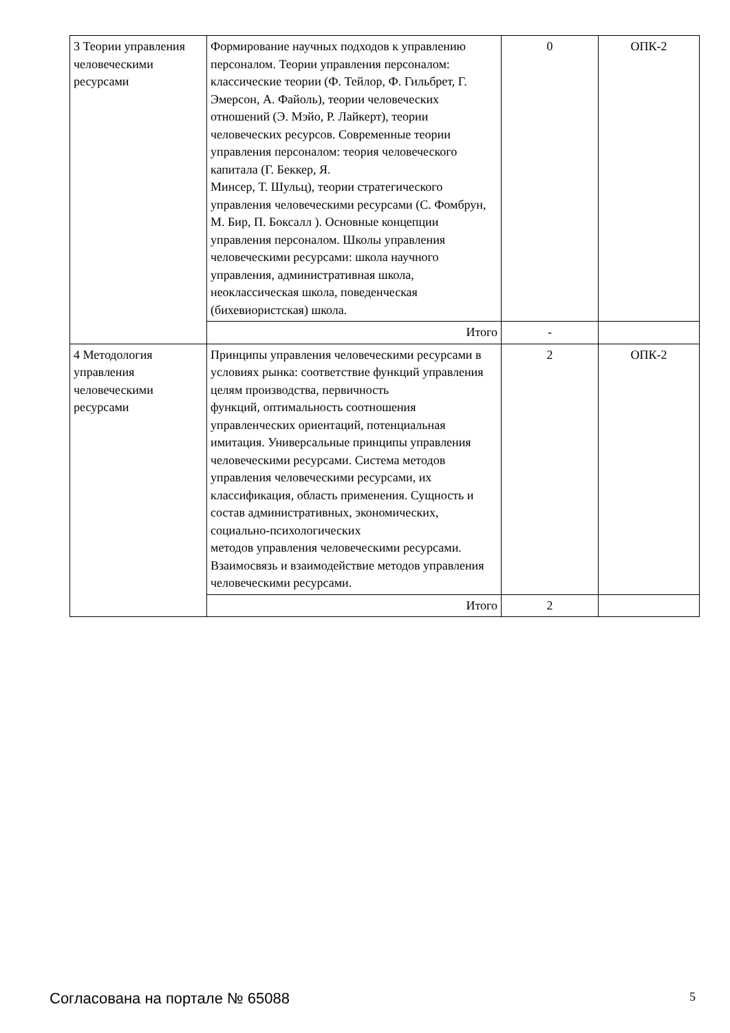| 3 Теории управления человеческими ресурсами | Формирование научных подходов к управлению персоналом. Теории управления персоналом: классические теории (Ф. Тейлор, Ф. Гильбрет, Г. Эмерсон, А. Файоль), теории человеческих отношений (Э. Мэйо, Р. Лайкерт), теории человеческих ресурсов. Современные теории управления персоналом: теория человеческого капитала (Г. Беккер, Я. Минсер, Т. Шульц), теории стратегического управления человеческими ресурсами (С. Фомбрун, М. Бир, П. Боксалл ). Основные концепции управления персоналом. Школы управления человеческими ресурсами: школа научного управления, административная школа, неоклассическая школа, поведенческая (бихевиористская) школа. | 0 | ОПК-2 |
| | Итого | - | |
| 4 Методология управления человеческими ресурсами | Принципы управления человеческими ресурсами в условиях рынка: соответствие функций управления целям производства, первичность функций, оптимальность соотношения управленческих ориентаций, потенциальная имитация. Универсальные принципы управления человеческими ресурсами. Система методов управления человеческими ресурсами, их классификация, область применения. Сущность и состав административных, экономических, социально-психологических методов управления человеческими ресурсами. Взаимосвязь и взаимодействие методов управления человеческими ресурсами. | 2 | ОПК-2 |
| | Итого | 2 | |
Согласована на портале № 65088 5